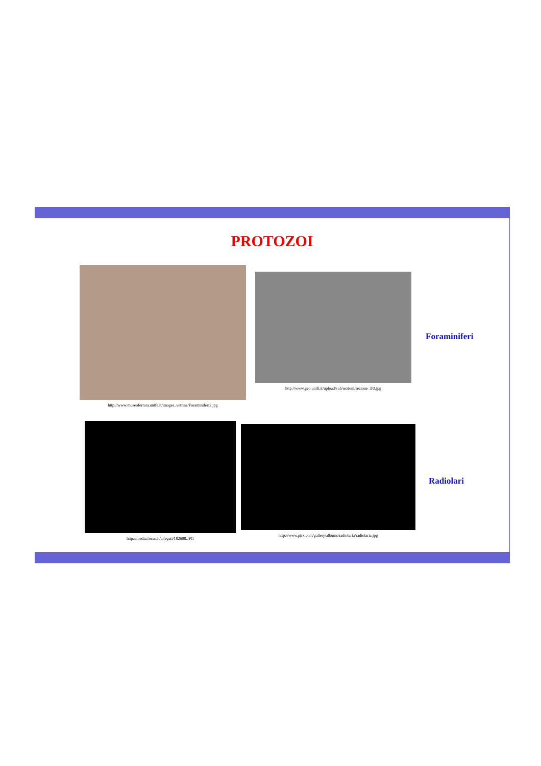PROTOZOI
http://www.museoferrara.unife.it/images_vetrine/Foraminiferi2.jpg
http://www.geo.unifi.it/upload/sub/sezioni/sezione_3/2.jpg
Foraminiferi
http://media.focus.it/allegati/182698.JPG
http://www.pirx.com/gallery/albums/radiolaria/radiolaria.jpg
Radiolari